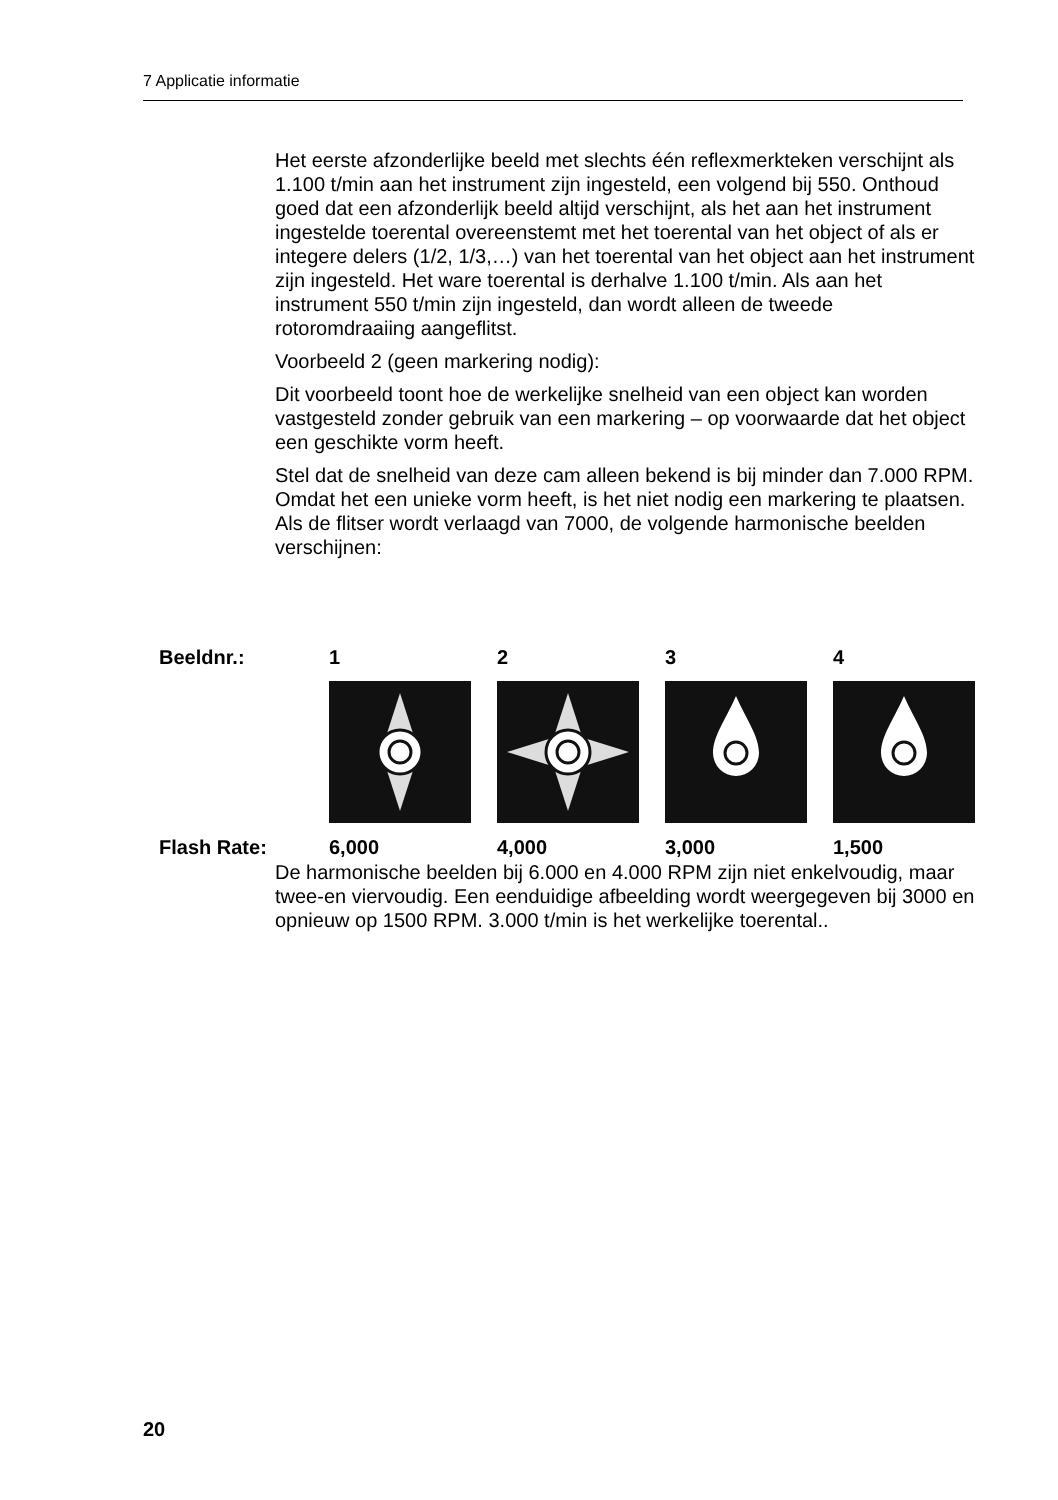7 Applicatie informatie
Het eerste afzonderlijke beeld met slechts één reflexmerkteken verschijnt als 1.100 t/min aan het instrument zijn ingesteld, een volgend bij 550. Onthoud goed dat een afzonderlijk beeld altijd verschijnt, als het aan het instrument ingestelde toerental overeenstemt met het toerental van het object of als er integere delers (1/2, 1/3,…) van het toerental van het object aan het instrument zijn ingesteld. Het ware toerental is derhalve 1.100 t/min. Als aan het instrument 550 t/min zijn ingesteld, dan wordt alleen de tweede rotoromdraaiing aangeflitst.
Voorbeeld 2 (geen markering nodig):
Dit voorbeeld toont hoe de werkelijke snelheid van een object kan worden vastgesteld zonder gebruik van een markering – op voorwaarde dat het object een geschikte vorm heeft.
Stel dat de snelheid van deze cam alleen bekend is bij minder dan 7.000 RPM. Omdat het een unieke vorm heeft, is het niet nodig een markering te plaatsen. Als de flitser wordt verlaagd van 7000, de volgende harmonische beelden verschijnen:
| Beeldnr.: | 1 | 2 | 3 | 4 |
| Flash Rate: | 6,000 | 4,000 | 3,000 | 1,500 |
De harmonische beelden bij 6.000 en 4.000 RPM zijn niet enkelvoudig, maar twee-en viervoudig. Een eenduidige afbeelding wordt weergegeven bij 3000 en opnieuw op 1500 RPM. 3.000 t/min is het werkelijke toerental..
20